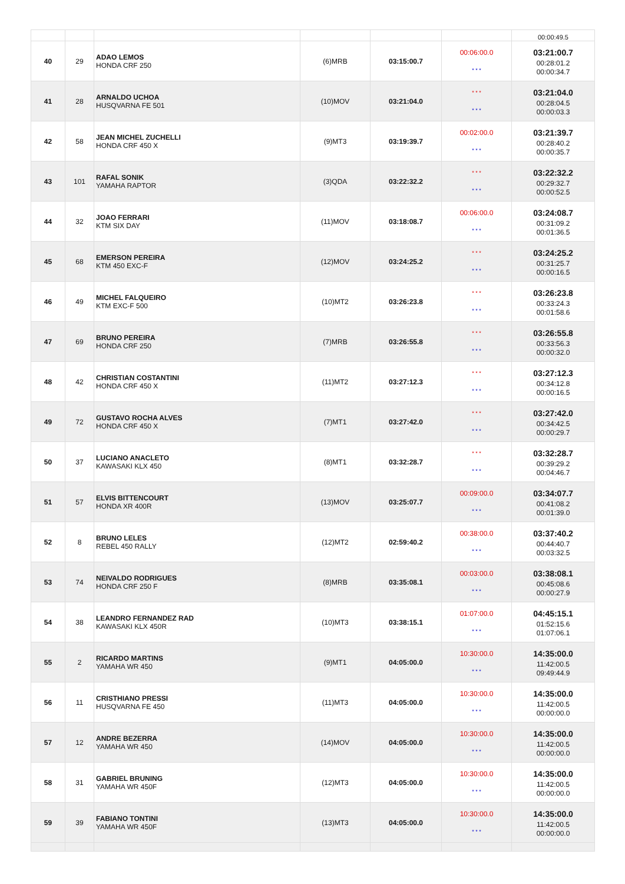| | | | | | | 00:00:49.5 |
| 40 | 29 | ADAO LEMOS HONDA CRF 250 | (6)MRB | 03:15:00.7 | 00:06:00.0 * * * | 03:21:00.7 00:28:01.2 00:00:34.7 |
| 41 | 28 | ARNALDO UCHOA HUSQVARNA FE 501 | (10)MOV | 03:21:04.0 | * * * * * * | 03:21:04.0 00:28:04.5 00:00:03.3 |
| 42 | 58 | JEAN MICHEL ZUCHELLI HONDA CRF 450 X | (9)MT3 | 03:19:39.7 | 00:02:00.0 * * * | 03:21:39.7 00:28:40.2 00:00:35.7 |
| 43 | 101 | RAFAL SONIK YAMAHA RAPTOR | (3)QDA | 03:22:32.2 | * * * * * * | 03:22:32.2 00:29:32.7 00:00:52.5 |
| 44 | 32 | JOAO FERRARI KTM SIX DAY | (11)MOV | 03:18:08.7 | 00:06:00.0 * * * | 03:24:08.7 00:31:09.2 00:01:36.5 |
| 45 | 68 | EMERSON PEREIRA KTM 450 EXC-F | (12)MOV | 03:24:25.2 | * * * * * * | 03:24:25.2 00:31:25.7 00:00:16.5 |
| 46 | 49 | MICHEL FALQUEIRO KTM EXC-F 500 | (10)MT2 | 03:26:23.8 | * * * * * * | 03:26:23.8 00:33:24.3 00:01:58.6 |
| 47 | 69 | BRUNO PEREIRA HONDA CRF 250 | (7)MRB | 03:26:55.8 | * * * * * * | 03:26:55.8 00:33:56.3 00:00:32.0 |
| 48 | 42 | CHRISTIAN COSTANTINI HONDA CRF 450 X | (11)MT2 | 03:27:12.3 | * * * * * * | 03:27:12.3 00:34:12.8 00:00:16.5 |
| 49 | 72 | GUSTAVO ROCHA ALVES HONDA CRF 450 X | (7)MT1 | 03:27:42.0 | * * * * * * | 03:27:42.0 00:34:42.5 00:00:29.7 |
| 50 | 37 | LUCIANO ANACLETO KAWASAKI KLX 450 | (8)MT1 | 03:32:28.7 | * * * * * * | 03:32:28.7 00:39:29.2 00:04:46.7 |
| 51 | 57 | ELVIS BITTENCOURT HONDA XR 400R | (13)MOV | 03:25:07.7 | 00:09:00.0 * * * | 03:34:07.7 00:41:08.2 00:01:39.0 |
| 52 | 8 | BRUNO LELES REBEL 450 RALLY | (12)MT2 | 02:59:40.2 | 00:38:00.0 * * * | 03:37:40.2 00:44:40.7 00:03:32.5 |
| 53 | 74 | NEIVALDO RODRIGUES HONDA CRF 250 F | (8)MRB | 03:35:08.1 | 00:03:00.0 * * * | 03:38:08.1 00:45:08.6 00:00:27.9 |
| 54 | 38 | LEANDRO FERNANDEZ RAD KAWASAKI KLX 450R | (10)MT3 | 03:38:15.1 | 01:07:00.0 * * * | 04:45:15.1 01:52:15.6 01:07:06.1 |
| 55 | 2 | RICARDO MARTINS YAMAHA WR 450 | (9)MT1 | 04:05:00.0 | 10:30:00.0 * * * | 14:35:00.0 11:42:00.5 09:49:44.9 |
| 56 | 11 | CRISTHIANO PRESSI HUSQVARNA FE 450 | (11)MT3 | 04:05:00.0 | 10:30:00.0 * * * | 14:35:00.0 11:42:00.5 00:00:00.0 |
| 57 | 12 | ANDRE BEZERRA YAMAHA WR 450 | (14)MOV | 04:05:00.0 | 10:30:00.0 * * * | 14:35:00.0 11:42:00.5 00:00:00.0 |
| 58 | 31 | GABRIEL BRUNING YAMAHA WR 450F | (12)MT3 | 04:05:00.0 | 10:30:00.0 * * * | 14:35:00.0 11:42:00.5 00:00:00.0 |
| 59 | 39 | FABIANO TONTINI YAMAHA WR 450F | (13)MT3 | 04:05:00.0 | 10:30:00.0 * * * | 14:35:00.0 11:42:00.5 00:00:00.0 |